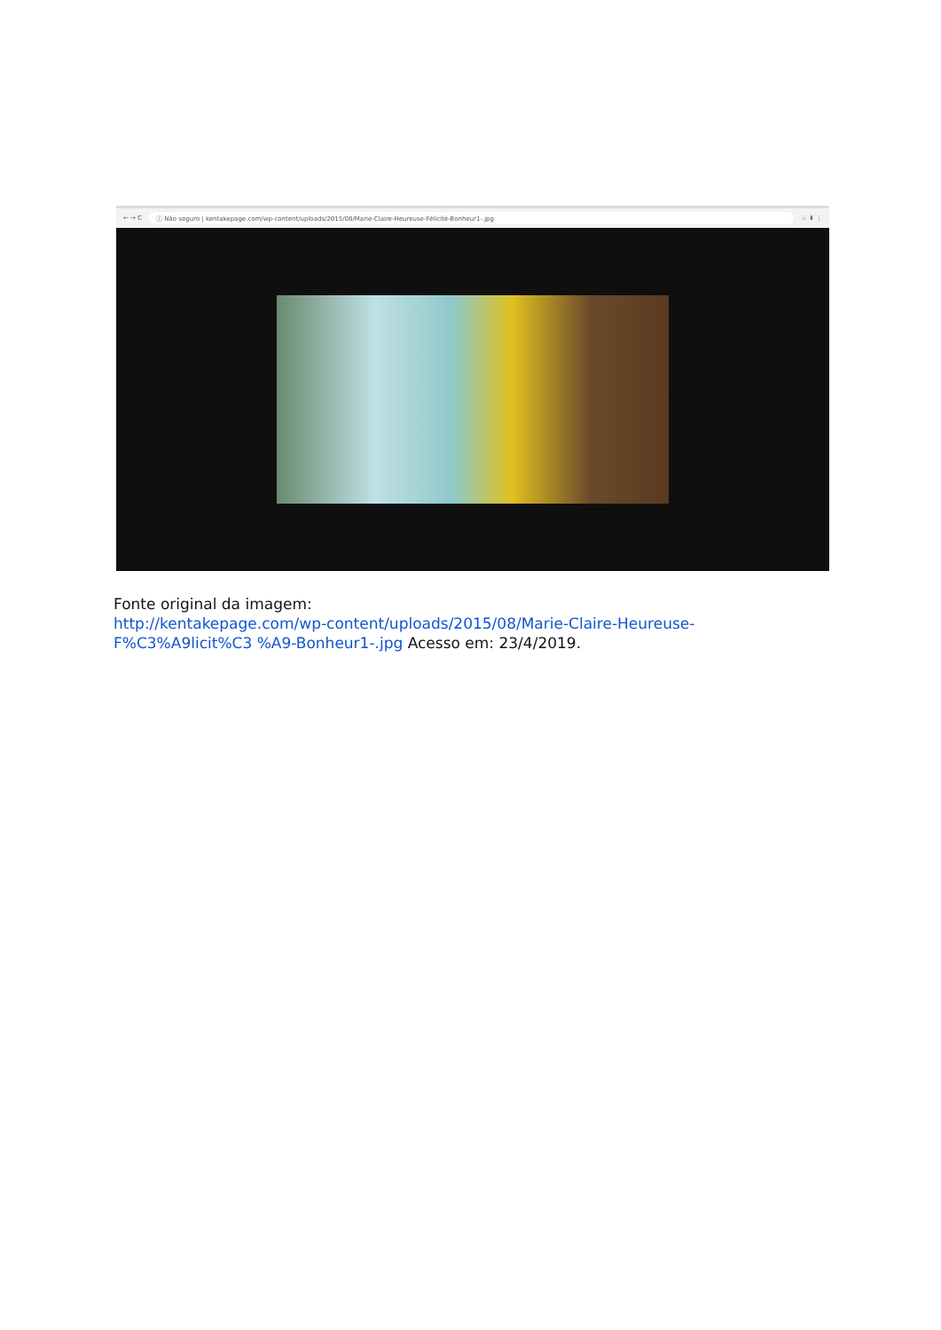← → C ⓘ Não seguro | kentakepage.com/wp-content/uploads/2015/08/Marie-Claire-Heureuse-Félicité-Bonheur1-.jpg ☆ ⬇ ⋮
Fonte original da imagem:
http://kentakepage.com/wp-content/uploads/2015/08/Marie-Claire-Heureuse-F%C3%A9licit%C3 %A9-Bonheur1-.jpg Acesso em: 23/4/2019.